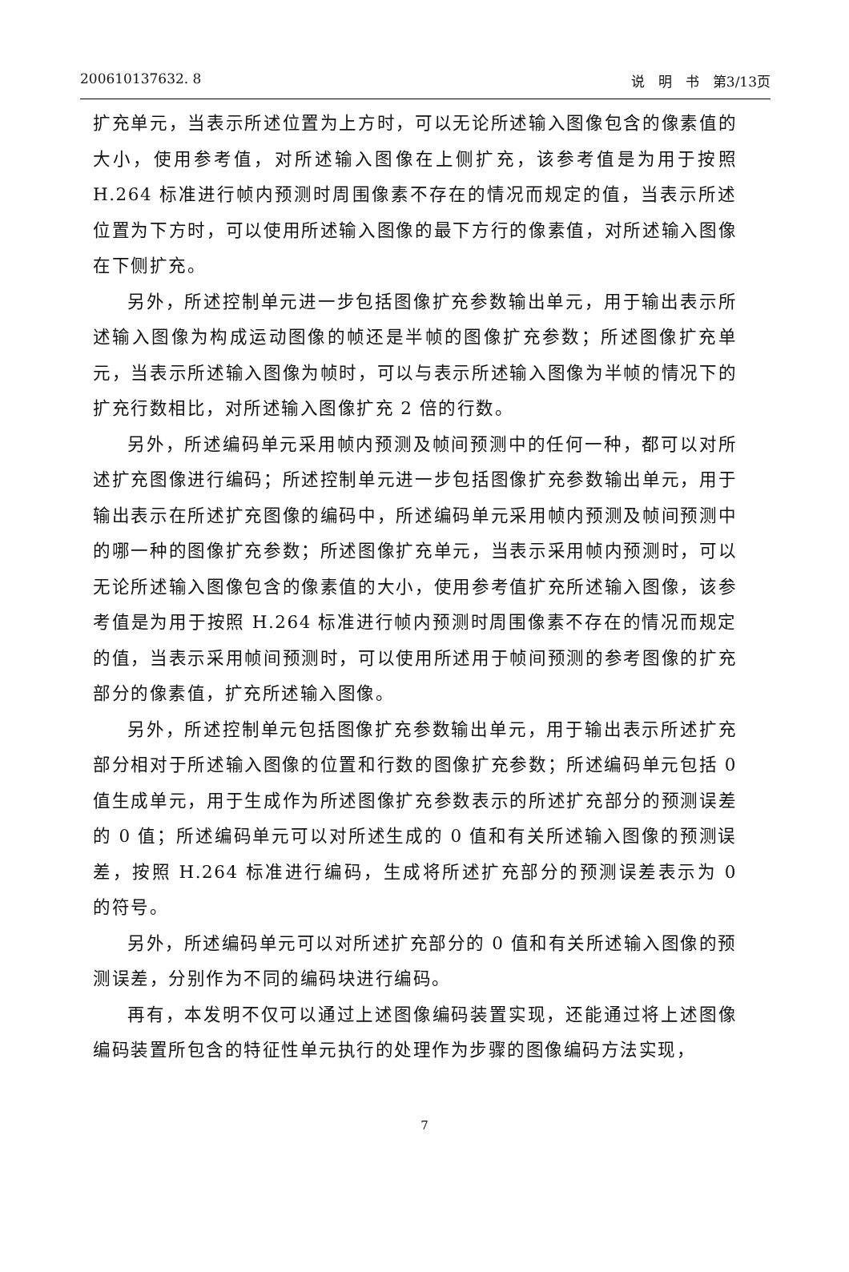200610137632. 8 说　明　书　第3/13页
扩充单元，当表示所述位置为上方时，可以无论所述输入图像包含的像素值的大小，使用参考值，对所述输入图像在上侧扩充，该参考值是为用于按照 H.264 标准进行帧内预测时周围像素不存在的情况而规定的值，当表示所述位置为下方时，可以使用所述输入图像的最下方行的像素值，对所述输入图像在下侧扩充。
另外，所述控制单元进一步包括图像扩充参数输出单元，用于输出表示所述输入图像为构成运动图像的帧还是半帧的图像扩充参数；所述图像扩充单元，当表示所述输入图像为帧时，可以与表示所述输入图像为半帧的情况下的扩充行数相比，对所述输入图像扩充 2 倍的行数。
另外，所述编码单元采用帧内预测及帧间预测中的任何一种，都可以对所述扩充图像进行编码；所述控制单元进一步包括图像扩充参数输出单元，用于输出表示在所述扩充图像的编码中，所述编码单元采用帧内预测及帧间预测中的哪一种的图像扩充参数；所述图像扩充单元，当表示采用帧内预测时，可以无论所述输入图像包含的像素值的大小，使用参考值扩充所述输入图像，该参考值是为用于按照 H.264 标准进行帧内预测时周围像素不存在的情况而规定的值，当表示采用帧间预测时，可以使用所述用于帧间预测的参考图像的扩充部分的像素值，扩充所述输入图像。
另外，所述控制单元包括图像扩充参数输出单元，用于输出表示所述扩充部分相对于所述输入图像的位置和行数的图像扩充参数；所述编码单元包括 0 值生成单元，用于生成作为所述图像扩充参数表示的所述扩充部分的预测误差的 0 值；所述编码单元可以对所述生成的 0 值和有关所述输入图像的预测误差，按照 H.264 标准进行编码，生成将所述扩充部分的预测误差表示为 0 的符号。
另外，所述编码单元可以对所述扩充部分的 0 值和有关所述输入图像的预测误差，分别作为不同的编码块进行编码。
再有，本发明不仅可以通过上述图像编码装置实现，还能通过将上述图像编码装置所包含的特征性单元执行的处理作为步骤的图像编码方法实现，
7